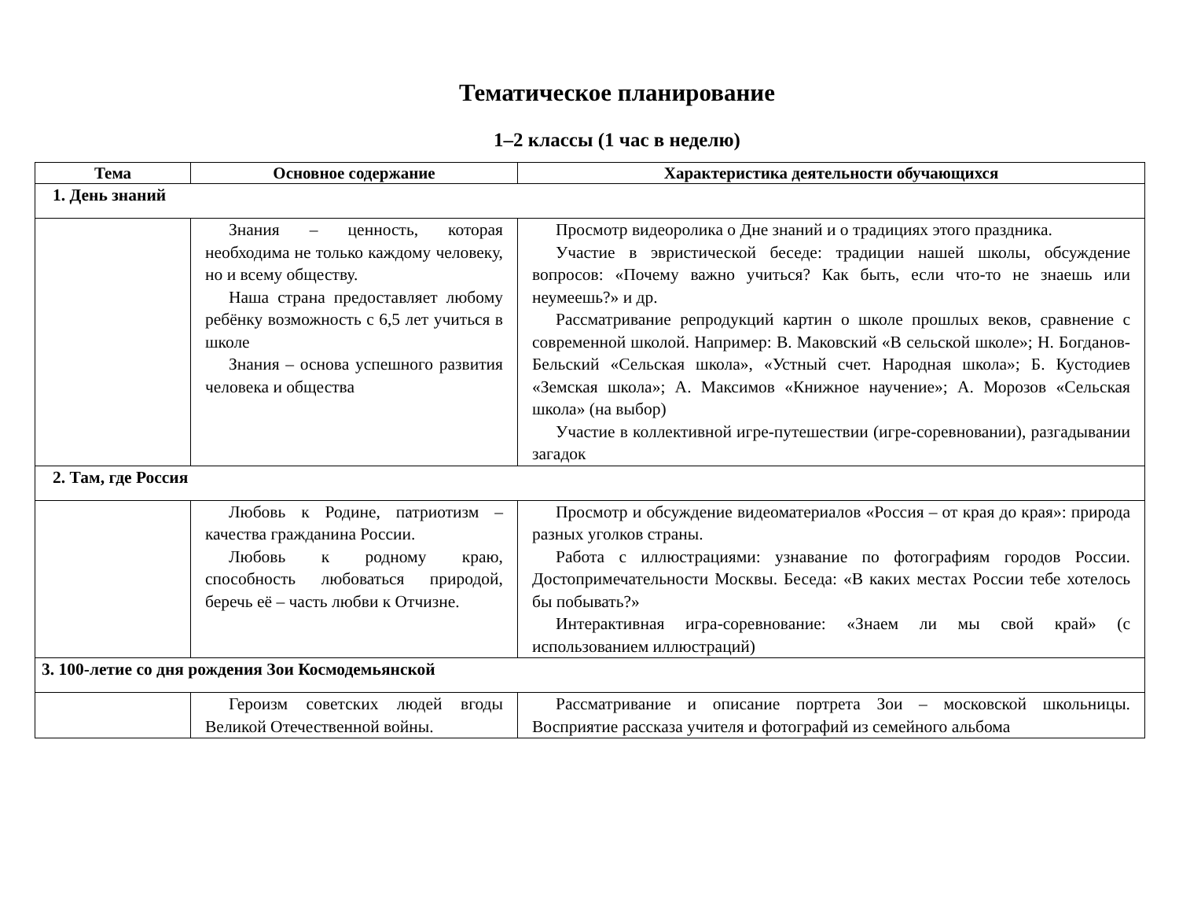Тематическое планирование
1–2 классы (1 час в неделю)
| Тема | Основное содержание | Характеристика деятельности обучающихся |
| --- | --- | --- |
| 1. День знаний | | |
| | Знания – ценность, которая необходима не только каждому человеку, но и всему обществу. Наша страна предоставляет любому ребёнку возможность с 6,5 лет учиться в школе Знания – основа успешного развития человека и общества | Просмотр видеоролика о Дне знаний и о традициях этого праздника. Участие в эвристической беседе: традиции нашей школы, обсуждение вопросов: «Почему важно учиться? Как быть, если что-то не знаешь или неумеешь?» и др. Рассматривание репродукций картин о школе прошлых веков, сравнение с современной школой. Например: В. Маковский «В сельской школе»; Н. Богданов-Бельский «Сельская школа», «Устный счет. Народная школа»; Б. Кустодиев «Земская школа»; А. Максимов «Книжное научение»; А. Морозов «Сельская школа» (на выбор) Участие в коллективной игре-путешествии (игре-соревновании), разгадывании загадок |
| 2. Там, где Россия | | |
| | Любовь к Родине, патриотизм – качества гражданина России. Любовь к родному краю, способность любоваться природой, беречь её – часть любви к Отчизне. | Просмотр и обсуждение видеоматериалов «Россия – от края до края»: природа разных уголков страны. Работа с иллюстрациями: узнавание по фотографиям городов России. Достопримечательности Москвы. Беседа: «В каких местах России тебе хотелось бы побывать?» Интерактивная игра-соревнование: «Знаем ли мы свой край» (с использованием иллюстраций) |
| 3. 100-летие со дня рождения Зои Космодемьянской | | |
| | Героизм советских людей вгоды Великой Отечественной войны. | Рассматривание и описание портрета Зои – московской школьницы. Восприятие рассказа учителя и фотографий из семейного альбома |